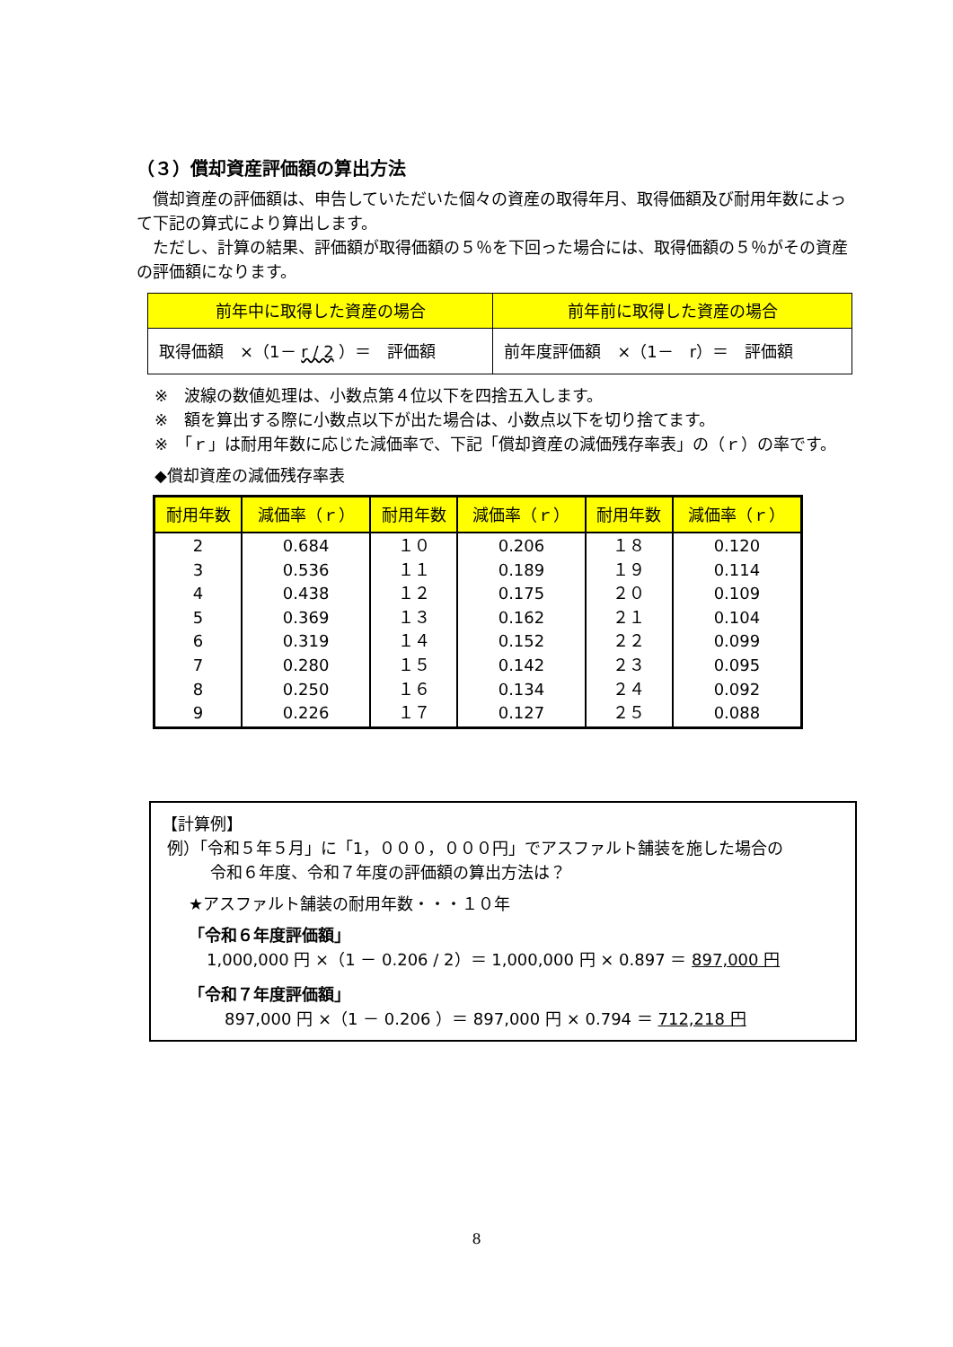（３）償却資産評価額の算出方法
　償却資産の評価額は、申告していただいた個々の資産の取得年月、取得価額及び耐用年数によって下記の算式により算出します。
　ただし、計算の結果、評価額が取得価額の５％を下回った場合には、取得価額の５％がその資産の評価額になります。
| 前年中に取得した資産の場合 | 前年前に取得した資産の場合 |
| --- | --- |
| 取得価額 ×（1－ r / 2 ）＝ 評価額 | 前年度評価額 ×（1－ r）＝ 評価額 |
※　波線の数値処理は、小数点第４位以下を四捨五入します。
※　額を算出する際に小数点以下が出た場合は、小数点以下を切り捨てます。
※　「ｒ」は耐用年数に応じた減価率で、下記「償却資産の減価残存率表」の（ｒ）の率です。
◆償却資産の減価残存率表
| 耐用年数 | 減価率（ｒ） | 耐用年数 | 減価率（ｒ） | 耐用年数 | 減価率（ｒ） |
| --- | --- | --- | --- | --- | --- |
| 2 3 4 5 6 7 8 9 | 0.684 0.536 0.438 0.369 0.319 0.280 0.250 0.226 | １０ １１ １２ １３ １４ １５ １６ １７ | 0.206 0.189 0.175 0.162 0.152 0.142 0.134 0.127 | １８ １９ ２０ ２１ ２２ ２３ ２４ ２５ | 0.120 0.114 0.109 0.104 0.099 0.095 0.092 0.088 |
【計算例】
例）「令和５年５月」に「1，０００，０００円」でアスファルト舗装を施した場合の
　　　令和６年度、令和７年度の評価額の算出方法は？
★アスファルト舗装の耐用年数・・・１０年
「令和６年度評価額」
1,000,000 円 ×（1 － 0.206 / 2）＝ 1,000,000 円 × 0.897 ＝ 897,000 円
「令和７年度評価額」
897,000 円 ×（1 － 0.206 ）＝ 897,000 円 × 0.794 ＝ 712,218 円
8